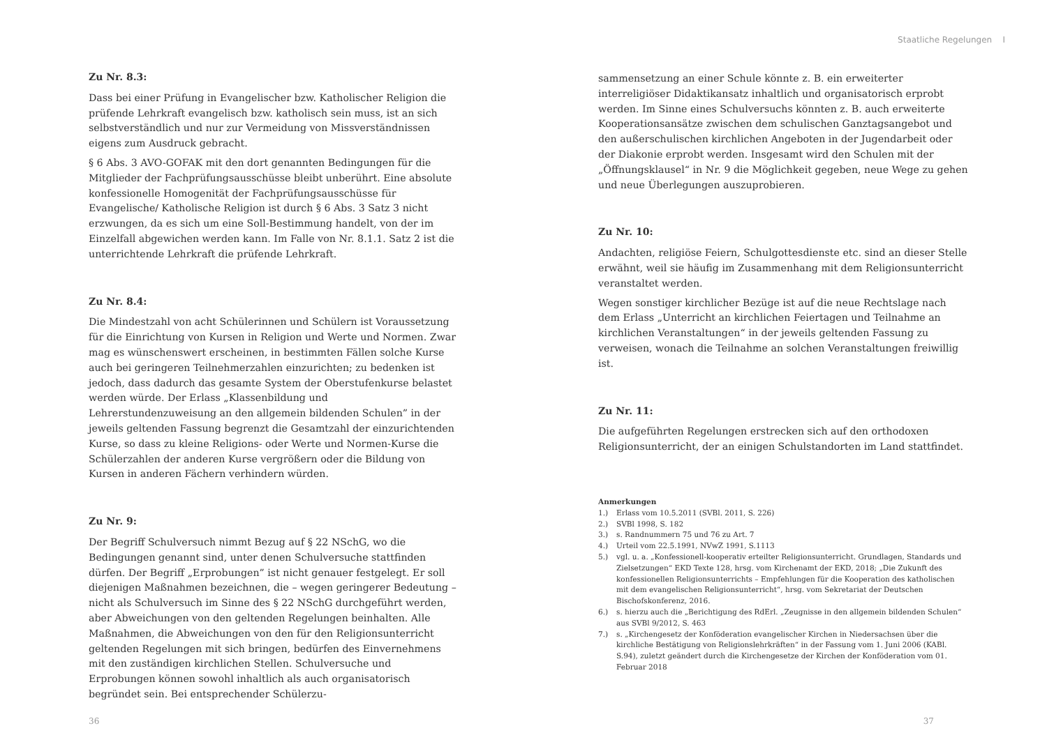Staatliche Regelungen I
Zu Nr. 8.3:
Dass bei einer Prüfung in Evangelischer bzw. Katholischer Religion die prüfende Lehrkraft evangelisch bzw. katholisch sein muss, ist an sich selbstverständlich und nur zur Vermeidung von Missverständnissen eigens zum Ausdruck gebracht.
§ 6 Abs. 3 AVO-GOFAK mit den dort genannten Bedingungen für die Mitglieder der Fachprüfungsausschüsse bleibt unberührt. Eine absolute konfessionelle Homogenität der Fachprüfungsausschüsse für Evangelische/ Katholische Religion ist durch § 6 Abs. 3 Satz 3 nicht erzwungen, da es sich um eine Soll-Bestimmung handelt, von der im Einzelfall abgewichen werden kann. Im Falle von Nr. 8.1.1. Satz 2 ist die unterrichtende Lehrkraft die prüfende Lehrkraft.
Zu Nr. 8.4:
Die Mindestzahl von acht Schülerinnen und Schülern ist Voraussetzung für die Einrichtung von Kursen in Religion und Werte und Normen. Zwar mag es wünschenswert erscheinen, in bestimmten Fällen solche Kurse auch bei geringeren Teilnehmerzahlen einzurichten; zu bedenken ist jedoch, dass dadurch das gesamte System der Oberstufenkurse belastet werden würde. Der Erlass „Klassenbildung und Lehrerstundenzuweisung an den allgemein bildenden Schulen” in der jeweils geltenden Fassung begrenzt die Gesamtzahl der einzurichtenden Kurse, so dass zu kleine Religions- oder Werte und Normen-Kurse die Schülerzahlen der anderen Kurse vergrößern oder die Bildung von Kursen in anderen Fächern verhindern würden.
Zu Nr. 9:
Der Begriff Schulversuch nimmt Bezug auf § 22 NSchG, wo die Bedingungen genannt sind, unter denen Schulversuche stattfinden dürfen. Der Begriff „Erprobungen” ist nicht genauer festgelegt. Er soll diejenigen Maßnahmen bezeichnen, die – wegen geringerer Bedeutung – nicht als Schulversuch im Sinne des § 22 NSchG durchgeführt werden, aber Abweichungen von den geltenden Regelungen beinhalten. Alle Maßnahmen, die Abweichungen von den für den Religionsunterricht geltenden Regelungen mit sich bringen, bedürfen des Einvernehmens mit den zuständigen kirchlichen Stellen. Schulversuche und Erprobungen können sowohl inhaltlich als auch organisatorisch begründet sein. Bei entsprechender Schülerzu-
sammensetzung an einer Schule könnte z. B. ein erweiterter interreligiöser Didaktikansatz inhaltlich und organisatorisch erprobt werden. Im Sinne eines Schulversuchs könnten z. B. auch erweiterte Kooperationsansätze zwischen dem schulischen Ganztagsangebot und den außerschulischen kirchlichen Angeboten in der Jugendarbeit oder der Diakonie erprobt werden. Insgesamt wird den Schulen mit der „Öffnungsklausel“ in Nr. 9 die Möglichkeit gegeben, neue Wege zu gehen und neue Überlegungen auszuprobieren.
Zu Nr. 10:
Andachten, religiöse Feiern, Schulgottesdienste etc. sind an dieser Stelle erwähnt, weil sie häufig im Zusammenhang mit dem Religionsunterricht veranstaltet werden.
Wegen sonstiger kirchlicher Bezüge ist auf die neue Rechtslage nach dem Erlass „Unterricht an kirchlichen Feiertagen und Teilnahme an kirchlichen Veranstaltungen“ in der jeweils geltenden Fassung zu verweisen, wonach die Teilnahme an solchen Veranstaltungen freiwillig ist.
Zu Nr. 11:
Die aufgeführten Regelungen erstrecken sich auf den orthodoxen Religionsunterricht, der an einigen Schulstandorten im Land stattfindet.
Anmerkungen
1.) Erlass vom 10.5.2011 (SVBl. 2011, S. 226)
2.) SVBl 1998, S. 182
3.) s. Randnummern 75 und 76 zu Art. 7
4.) Urteil vom 22.5.1991, NVwZ 1991, S.1113
5.) vgl. u. a. „Konfessionell-kooperativ erteilter Religionsunterricht. Grundlagen, Standards und Zielsetzungen“ EKD Texte 128, hrsg. vom Kirchenamt der EKD, 2018; „Die Zukunft des konfessionellen Religionsunterrichts – Empfehlungen für die Kooperation des katholischen mit dem evangelischen Religionsunterricht“, hrsg. vom Sekretariat der Deutschen Bischofskonferenz, 2016.
6.) s. hierzu auch die „Berichtigung des RdErl. „Zeugnisse in den allgemein bildenden Schulen“ aus SVBl 9/2012, S. 463
7.) s. „Kirchengesetz der Konföderation evangelischer Kirchen in Niedersachsen über die kirchliche Bestätigung von Religionslehrkräften“ in der Fassung vom 1. Juni 2006 (KABl. S.94), zuletzt geändert durch die Kirchengesetze der Kirchen der Konföderation vom 01. Februar 2018
36 37